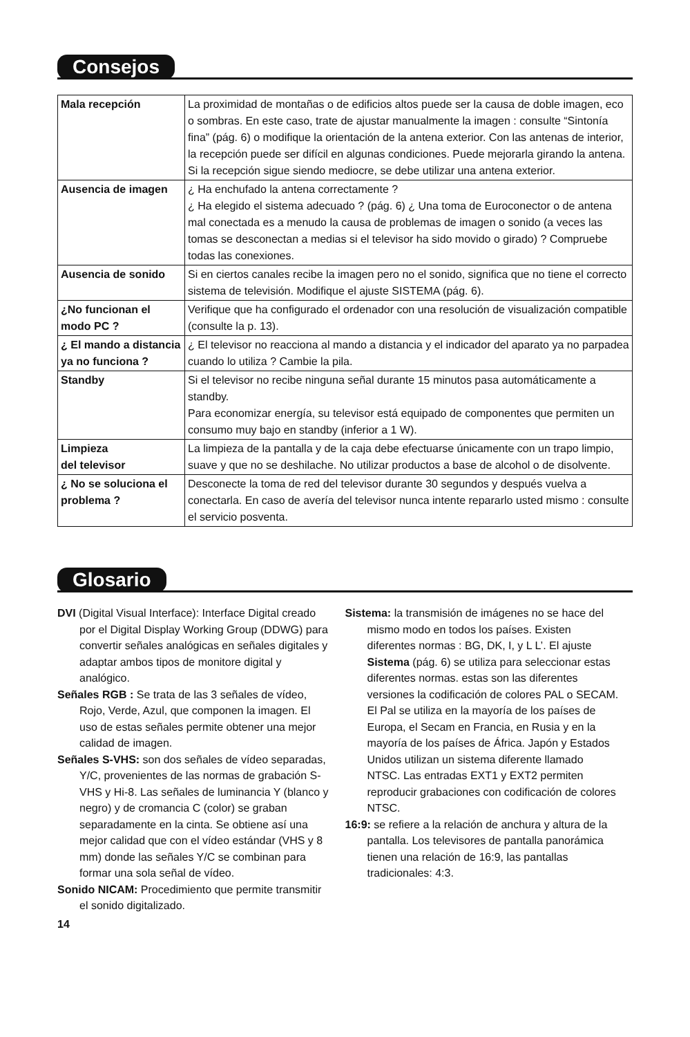Consejos
| Mala recepción | La proximidad de montañas o de edificios altos puede ser la causa de doble imagen, eco o sombras. En este caso, trate de ajustar manualmente la imagen : consulte “Sintonía fina” (pág. 6) o modifique la orientación de la antena exterior. Con las antenas de interior, la recepción puede ser difícil en algunas condiciones. Puede mejorarla girando la antena. Si la recepción sigue siendo mediocre, se debe utilizar una antena exterior. |
| Ausencia de imagen | ¿ Ha enchufado la antena correctamente ? ¿ Ha elegido el sistema adecuado ? (pág. 6) ¿ Una toma de Euroconector o de antena mal conectada es a menudo la causa de problemas de imagen o sonido (a veces las tomas se desconectan a medias si el televisor ha sido movido o girado) ? Compruebe todas las conexiones. |
| Ausencia de sonido | Si en ciertos canales recibe la imagen pero no el sonido, significa que no tiene el correcto sistema de televisión. Modifique el ajuste SISTEMA (pág. 6). |
| ¿No funcionan el modo PC ? | Verifique que ha configurado el ordenador con una resolución de visualización compatible (consulte la p. 13). |
| ¿ El mando a distancia ya no funciona ? | ¿ El televisor no reacciona al mando a distancia y el indicador del aparato ya no parpadea cuando lo utiliza ? Cambie la pila. |
| Standby | Si el televisor no recibe ninguna señal durante 15 minutos pasa automáticamente a standby. Para economizar energía, su televisor está equipado de componentes que permiten un consumo muy bajo en standby (inferior a 1 W). |
| Limpieza del televisor | La limpieza de la pantalla y de la caja debe efectuarse únicamente con un trapo limpio, suave y que no se deshilache. No utilizar productos a base de alcohol o de disolvente. |
| ¿ No se soluciona el problema ? | Desconecte la toma de red del televisor durante 30 segundos y después vuelva a conectarla. En caso de avería del televisor nunca intente repararlo usted mismo : consulte el servicio posventa. |
Glosario
DVI (Digital Visual Interface): Interface Digital creado por el Digital Display Working Group (DDWG) para convertir señales analógicas en señales digitales y adaptar ambos tipos de monitore digital y analógico.
Señales RGB : Se trata de las 3 señales de vídeo, Rojo, Verde, Azul, que componen la imagen. El uso de estas señales permite obtener una mejor calidad de imagen.
Señales S-VHS: son dos señales de vídeo separadas, Y/C, provenientes de las normas de grabación S-VHS y Hi-8. Las señales de luminancia Y (blanco y negro) y de cromancia C (color) se graban separadamente en la cinta. Se obtiene así una mejor calidad que con el vídeo estándar (VHS y 8 mm) donde las señales Y/C se combinan para formar una sola señal de vídeo.
Sonido NICAM: Procedimiento que permite transmitir el sonido digitalizado.
Sistema: la transmisión de imágenes no se hace del mismo modo en todos los países. Existen diferentes normas : BG, DK, I, y L L’. El ajuste Sistema (pág. 6) se utiliza para seleccionar estas diferentes normas. estas son las diferentes versiones la codificación de colores PAL o SECAM. El Pal se utiliza en la mayoría de los países de Europa, el Secam en Francia, en Rusia y en la mayoría de los países de África. Japón y Estados Unidos utilizan un sistema diferente llamado NTSC. Las entradas EXT1 y EXT2 permiten reproducir grabaciones con codificación de colores NTSC.
16:9: se refiere a la relación de anchura y altura de la pantalla. Los televisores de pantalla panorámica tienen una relación de 16:9, las pantallas tradicionales: 4:3.
14